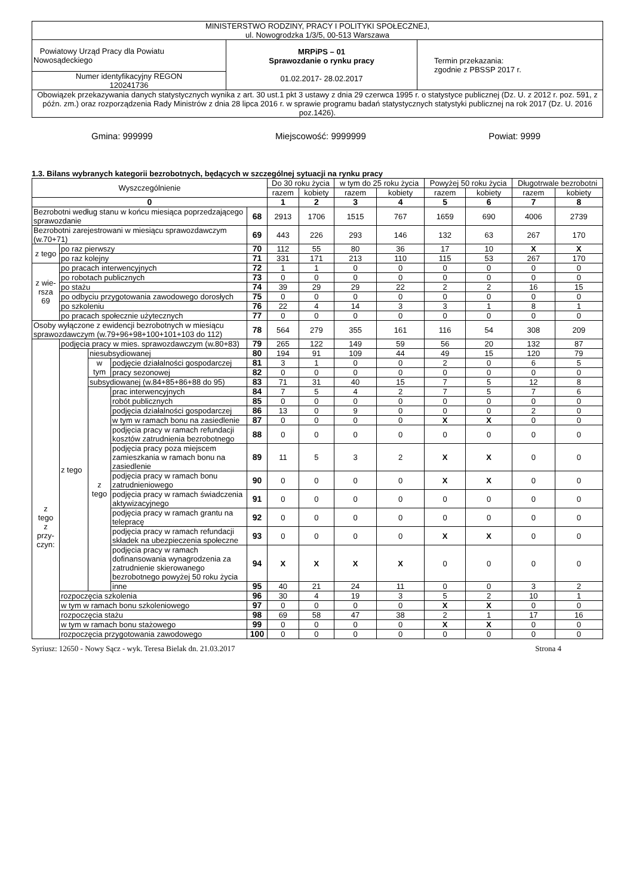| MINISTERSTWO RODZINY, PRACY I POLITYKI SPOŁECZNEJ, ul. Nowogrodzka 1/3/5, 00-513 Warszawa | | |
| Powiatowy Urząd Pracy dla Powiatu Nowosądeckiego | MRPiPS – 01 Sprawozdanie o rynku pracy 01.02.2017- 28.02.2017 | Termin przekazania: zgodnie z PBSSP 2017 r. |
| Numer identyfikacyjny REGON 120241736 | | |
| Obowiązek przekazywania danych statystycznych wynika z art. 30 ust.1 pkt 3 ustawy z dnia 29 czerwca 1995 r. o statystyce publicznej (Dz. U. z 2012 r. poz. 591, z późn. zm.) oraz rozporządzenia Rady Ministrów z dnia 28 lipca 2016 r. w sprawie programu badań statystycznych statystyki publicznej na rok 2017 (Dz. U. 2016 poz.1426). | | |
Gmina: 999999 Miejscowość: 9999999 Powiat: 9999
1.3. Bilans wybranych kategorii bezrobotnych, będących w szczególnej sytuacji na rynku pracy
| Wyszczególnienie | | | | | Do 30 roku życia | | w tym do 25 roku życia | | Powyżej 50 roku życia | | Długotrwale bezrobotni | |
| | | | | | razem | kobiety | razem | kobiety | razem | kobiety | razem | kobiety |
| 0 | | | | | 1 | 2 | 3 | 4 | 5 | 6 | 7 | 8 |
| Bezrobotni według stanu w końcu miesiąca poprzedzającego sprawozdanie | | | | 68 | 2913 | 1706 | 1515 | 767 | 1659 | 690 | 4006 | 2739 |
| Bezrobotni zarejestrowani w miesiącu sprawozdawczym (w.70+71) | | | | 69 | 443 | 226 | 293 | 146 | 132 | 63 | 267 | 170 |
| z tego | po raz pierwszy | | | 70 | 112 | 55 | 80 | 36 | 17 | 10 | X | X |
| | po raz kolejny | | | 71 | 331 | 171 | 213 | 110 | 115 | 53 | 267 | 170 |
| z wie- rsza 69 | po pracach interwencyjnych | | | 72 | 1 | 1 | 0 | 0 | 0 | 0 | 0 | 0 |
| | po robotach publicznych | | | 73 | 0 | 0 | 0 | 0 | 0 | 0 | 0 | 0 |
| | po stażu | | | 74 | 39 | 29 | 29 | 22 | 2 | 2 | 16 | 15 |
| | po odbyciu przygotowania zawodowego dorosłych | | | 75 | 0 | 0 | 0 | 0 | 0 | 0 | 0 | 0 |
| | po szkoleniu | | | 76 | 22 | 4 | 14 | 3 | 3 | 1 | 8 | 1 |
| | po pracach społecznie użytecznych | | | 77 | 0 | 0 | 0 | 0 | 0 | 0 | 0 | 0 |
| Osoby wyłączone z ewidencji bezrobotnych w miesiącu sprawozdawczym (w.79+96+98+100+101+103 do 112) | | | | 78 | 564 | 279 | 355 | 161 | 116 | 54 | 308 | 209 |
| z tego z przy- czyn: | podjęcia pracy w mies. sprawozdawczym (w.80+83) | | | 79 | 265 | 122 | 149 | 59 | 56 | 20 | 132 | 87 |
| | z tego | niesubsydiowanej | | 80 | 194 | 91 | 109 | 44 | 49 | 15 | 120 | 79 |
| | | w tym | podjęcie działalności gospodarczej | 81 | 3 | 1 | 0 | 0 | 2 | 0 | 6 | 5 |
| | | | pracy sezonowej | 82 | 0 | 0 | 0 | 0 | 0 | 0 | 0 | 0 |
| | | subsydiowanej (w.84+85+86+88 do 95) | | 83 | 71 | 31 | 40 | 15 | 7 | 5 | 12 | 8 |
| | | z tego | prac interwencyjnych | 84 | 7 | 5 | 4 | 2 | 7 | 5 | 7 | 6 |
| | | | robót publicznych | 85 | 0 | 0 | 0 | 0 | 0 | 0 | 0 | 0 |
| | | | podjęcia działalności gospodarczej | 86 | 13 | 0 | 9 | 0 | 0 | 0 | 2 | 0 |
| | | | w tym w ramach bonu na zasiedlenie | 87 | 0 | 0 | 0 | 0 | X | X | 0 | 0 |
| | | | podjęcia pracy w ramach refundacji kosztów zatrudnienia bezrobotnego | 88 | 0 | 0 | 0 | 0 | 0 | 0 | 0 | 0 |
| | | | podjęcia pracy poza miejscem zamieszkania w ramach bonu na zasiedlenie | 89 | 11 | 5 | 3 | 2 | X | X | 0 | 0 |
| | | | podjęcia pracy w ramach bonu zatrudnieniowego | 90 | 0 | 0 | 0 | 0 | X | X | 0 | 0 |
| | | | podjęcia pracy w ramach świadczenia aktywizacyjnego | 91 | 0 | 0 | 0 | 0 | 0 | 0 | 0 | 0 |
| | | | podjęcia pracy w ramach grantu na telepracę | 92 | 0 | 0 | 0 | 0 | 0 | 0 | 0 | 0 |
| | | | podjęcia pracy w ramach refundacji składek na ubezpieczenia społeczne | 93 | 0 | 0 | 0 | 0 | X | X | 0 | 0 |
| | | | podjęcia pracy w ramach dofinansowania wynagrodzenia za zatrudnienie skierowanego bezrobotnego powyżej 50 roku życia | 94 | X | X | X | X | 0 | 0 | 0 | 0 |
| | | | inne | 95 | 40 | 21 | 24 | 11 | 0 | 0 | 3 | 2 |
| | rozpoczęcia szkolenia | | | 96 | 30 | 4 | 19 | 3 | 5 | 2 | 10 | 1 |
| | w tym w ramach bonu szkoleniowego | | | 97 | 0 | 0 | 0 | 0 | X | X | 0 | 0 |
| | rozpoczęcia stażu | | | 98 | 69 | 58 | 47 | 38 | 2 | 1 | 17 | 16 |
| | w tym w ramach bonu stażowego | | | 99 | 0 | 0 | 0 | 0 | X | X | 0 | 0 |
| | rozpoczęcia przygotowania zawodowego | | | 100 | 0 | 0 | 0 | 0 | 0 | 0 | 0 | 0 |
Syriusz: 12650 - Nowy Sącz - wyk. Teresa Bielak dn. 21.03.2017 Strona 4